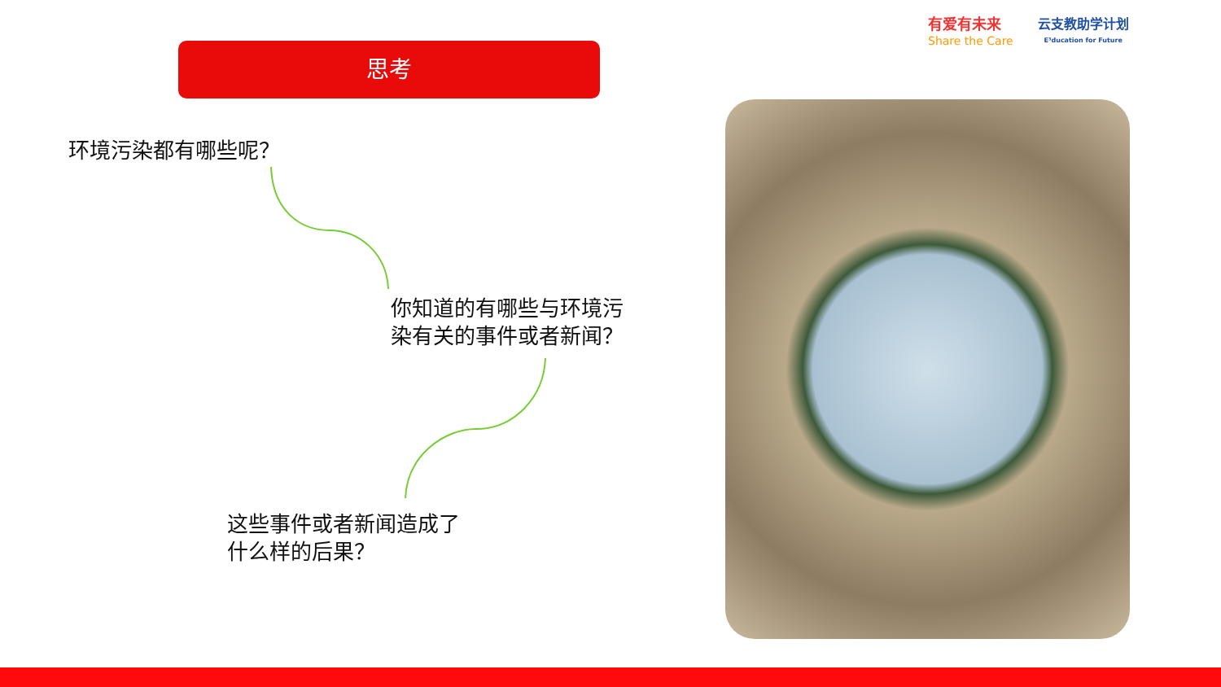思考
有爱有未来
Share the Care
云支教助学计划
E³ducation for Future
环境污染都有哪些呢？
你知道的有哪些与环境污染有关的事件或者新闻？
这些事件或者新闻造成了什么样的后果？